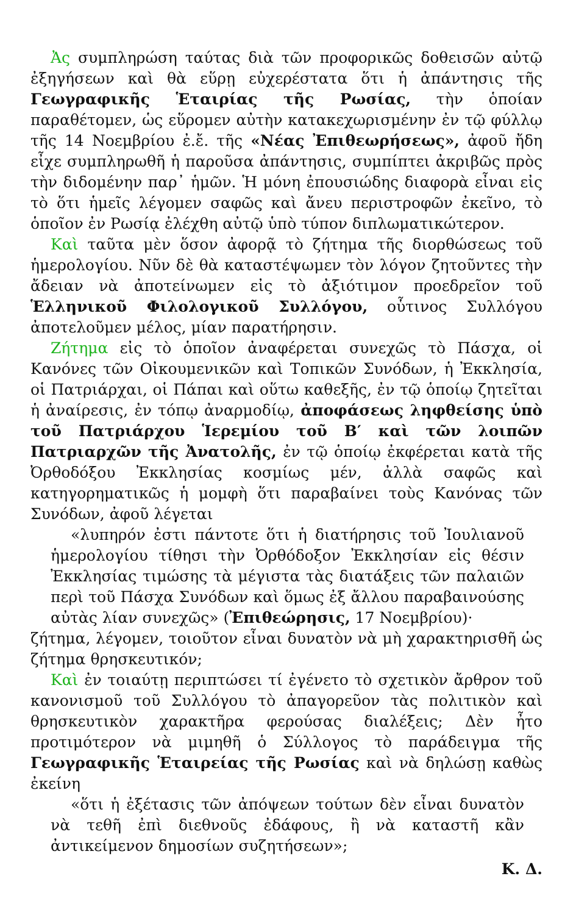Ἀς συμπληρώση ταύτας διὰ τῶν προφορικῶς δοθεισῶν αὐτῷ ἐξηγήσεων καὶ θὰ εὕρῃ εὐχερέστατα ὅτι ἡ ἀπάντησις τῆς Γεωγραφικῆς Ἑταιρίας τῆς Ρωσίας, τὴν ὁποίαν παραθέτομεν, ὡς εὕρομεν αὐτὴν κατακεχωρισμένην ἐν τῷ φύλλῳ τῆς 14 Νοεμβρίου ἐ.ἔ. τῆς «Νέας Ἐπιθεωρήσεως», ἀφοῦ ἤδη εἶχε συμπληρωθῆ ἡ παροῦσα ἀπάντησις, συμπίπτει ἀκριβῶς πρὸς τὴν διδομένην παρ᾽ ἡμῶν. Ἡ μόνη ἐπουσιώδης διαφορὰ εἶναι εἰς τὸ ὅτι ἡμεῖς λέγομεν σαφῶς καὶ ἄνευ περιστροφῶν ἐκεῖνο, τὸ ὁποῖον ἐν Ρωσίᾳ ἐλέχθη αὐτῷ ὑπὸ τύπον διπλωματικώτερον.
Καὶ ταῦτα μὲν ὅσον ἀφορᾷ τὸ ζήτημα τῆς διορθώσεως τοῦ ἡμερολογίου. Νῦν δὲ θὰ καταστέψωμεν τὸν λόγον ζητοῦντες τὴν ἄδειαν νὰ ἀποτείνωμεν εἰς τὸ ἀξιότιμον προεδρεῖον τοῦ Ἑλληνικοῦ Φιλολογικοῦ Συλλόγου, οὗτινος Συλλόγου ἀποτελοῦμεν μέλος, μίαν παρατήρησιν.
Ζήτημα εἰς τὸ ὁποῖον ἀναφέρεται συνεχῶς τὸ Πάσχα, οἱ Κανόνες τῶν Οἰκουμενικῶν καὶ Τοπικῶν Συνόδων, ἡ Ἐκκλησία, οἱ Πατριάρχαι, οἱ Πάπαι καὶ οὕτω καθεξῆς, ἐν τῷ ὁποίῳ ζητεῖται ἡ ἀναίρεσις, ἐν τόπῳ ἀναρμοδίῳ, ἀποφάσεως ληφθείσης ὑπὸ τοῦ Πατριάρχου Ἱερεμίου τοῦ Β′ καὶ τῶν λοιπῶν Πατριαρχῶν τῆς Ἀνατολῆς, ἐν τῷ ὁποίῳ ἐκφέρεται κατὰ τῆς Ὀρθοδόξου Ἐκκλησίας κοσμίως μέν, ἀλλὰ σαφῶς καὶ κατηγορηματικῶς ἡ μομφὴ ὅτι παραβαίνει τοὺς Κανόνας τῶν Συνόδων, ἀφοῦ λέγεται
«λυπηρόν ἐστι πάντοτε ὅτι ἡ διατήρησις τοῦ Ἰουλιανοῦ ἡμερολογίου τίθησι τὴν Ὀρθόδοξον Ἐκκλησίαν εἰς θέσιν Ἐκκλησίας τιμώσης τὰ μέγιστα τὰς διατάξεις τῶν παλαιῶν περὶ τοῦ Πάσχα Συνόδων καὶ ὅμως ἐξ ἄλλου παραβαινούσης αὐτὰς λίαν συνεχῶς» (Ἐπιθεώρησις, 17 Νοεμβρίου)·
ζήτημα, λέγομεν, τοιοῦτον εἶναι δυνατὸν νὰ μὴ χαρακτηρισθῆ ὡς ζήτημα θρησκευτικόν;
Καὶ ἐν τοιαύτῃ περιπτώσει τί ἐγένετο τὸ σχετικὸν ἄρθρον τοῦ κανονισμοῦ τοῦ Συλλόγου τὸ ἀπαγορεῦον τὰς πολιτικὸν καὶ θρησκευτικὸν χαρακτῆρα φερούσας διαλέξεις; Δὲν ἦτο προτιμότερον νὰ μιμηθῆ ὁ Σύλλογος τὸ παράδειγμα τῆς Γεωγραφικῆς Ἑταιρείας τῆς Ρωσίας καὶ νὰ δηλώσῃ καθὼς ἐκείνη
«ὅτι ἡ ἐξέτασις τῶν ἀπόψεων τούτων δὲν εἶναι δυνατὸν νὰ τεθῆ ἐπὶ διεθνοῦς ἐδάφους, ἢ νὰ καταστῆ κἂν ἀντικείμενον δημοσίων συζητήσεων»;
Κ. Δ.